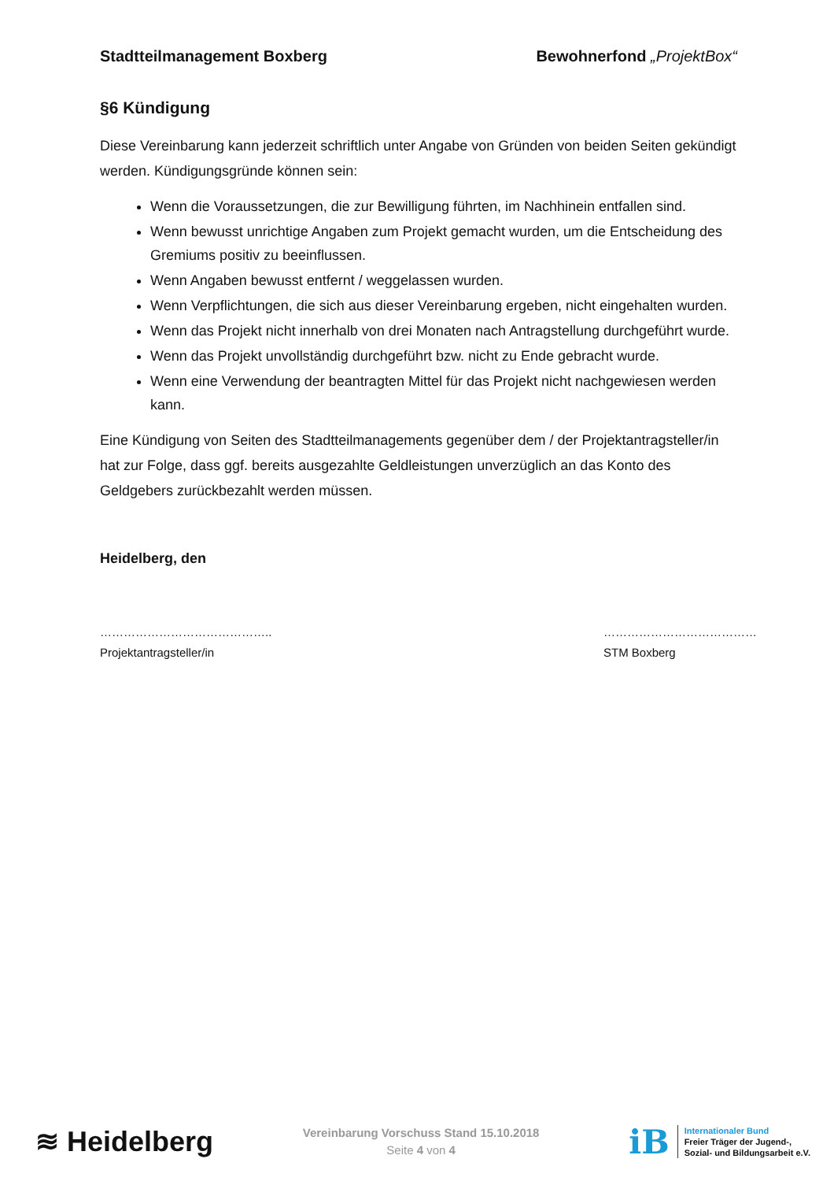Stadtteilmanagement Boxberg Bewohnerfond „ProjektBox“
§6 Kündigung
Diese Vereinbarung kann jederzeit schriftlich unter Angabe von Gründen von beiden Seiten gekündigt werden. Kündigungsgründe können sein:
Wenn die Voraussetzungen, die zur Bewilligung führten, im Nachhinein entfallen sind.
Wenn bewusst unrichtige Angaben zum Projekt gemacht wurden, um die Entscheidung des Gremiums positiv zu beeinflussen.
Wenn Angaben bewusst entfernt / weggelassen wurden.
Wenn Verpflichtungen, die sich aus dieser Vereinbarung ergeben, nicht eingehalten wurden.
Wenn das Projekt nicht innerhalb von drei Monaten nach Antragstellung durchgeführt wurde.
Wenn das Projekt unvollständig durchgeführt bzw. nicht zu Ende gebracht wurde.
Wenn eine Verwendung der beantragten Mittel für das Projekt nicht nachgewiesen werden kann.
Eine Kündigung von Seiten des Stadtteilmanagements gegenüber dem / der Projektantragsteller/in hat zur Folge, dass ggf. bereits ausgezahlte Geldleistungen unverzüglich an das Konto des Geldgebers zurückbezahlt werden müssen.
Heidelberg, den
……………………………………..
Projektantragsteller/in
…………………………………
STM Boxberg
≋ Heidelberg
Vereinbarung Vorschuss Stand 15.10.2018
Seite 4 von 4
iB
Internationaler Bund
Freier Träger der Jugend-,
Sozial- und Bildungsarbeit e.V.